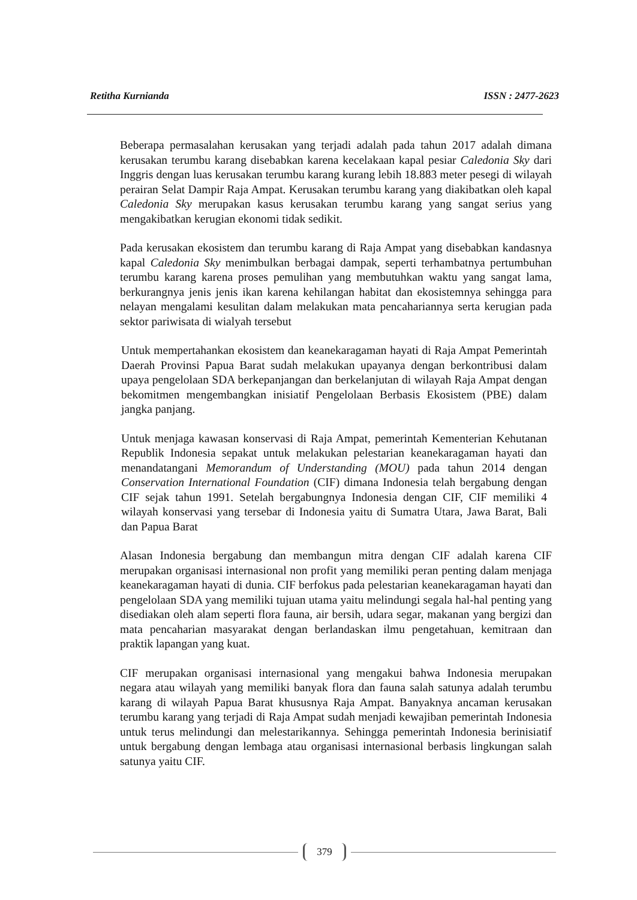Retitha Kurnianda ISSN : 2477-2623
Beberapa permasalahan kerusakan yang terjadi adalah pada tahun 2017 adalah dimana kerusakan terumbu karang disebabkan karena kecelakaan kapal pesiar Caledonia Sky dari Inggris dengan luas kerusakan terumbu karang kurang lebih 18.883 meter pesegi di wilayah perairan Selat Dampir Raja Ampat. Kerusakan terumbu karang yang diakibatkan oleh kapal Caledonia Sky merupakan kasus kerusakan terumbu karang yang sangat serius yang mengakibatkan kerugian ekonomi tidak sedikit.
Pada kerusakan ekosistem dan terumbu karang di Raja Ampat yang disebabkan kandasnya kapal Caledonia Sky menimbulkan berbagai dampak, seperti terhambatnya pertumbuhan terumbu karang karena proses pemulihan yang membutuhkan waktu yang sangat lama, berkurangnya jenis jenis ikan karena kehilangan habitat dan ekosistemnya sehingga para nelayan mengalami kesulitan dalam melakukan mata pencahariannya serta kerugian pada sektor pariwisata di wialyah tersebut
Untuk mempertahankan ekosistem dan keanekaragaman hayati di Raja Ampat Pemerintah Daerah Provinsi Papua Barat sudah melakukan upayanya dengan berkontribusi dalam upaya pengelolaan SDA berkepanjangan dan berkelanjutan di wilayah Raja Ampat dengan bekomitmen mengembangkan inisiatif Pengelolaan Berbasis Ekosistem (PBE) dalam jangka panjang.
Untuk menjaga kawasan konservasi di Raja Ampat, pemerintah Kementerian Kehutanan Republik Indonesia sepakat untuk melakukan pelestarian keanekaragaman hayati dan menandatangani Memorandum of Understanding (MOU) pada tahun 2014 dengan Conservation International Foundation (CIF) dimana Indonesia telah bergabung dengan CIF sejak tahun 1991. Setelah bergabungnya Indonesia dengan CIF, CIF memiliki 4 wilayah konservasi yang tersebar di Indonesia yaitu di Sumatra Utara, Jawa Barat, Bali dan Papua Barat
Alasan Indonesia bergabung dan membangun mitra dengan CIF adalah karena CIF merupakan organisasi internasional non profit yang memiliki peran penting dalam menjaga keanekaragaman hayati di dunia. CIF berfokus pada pelestarian keanekaragaman hayati dan pengelolaan SDA yang memiliki tujuan utama yaitu melindungi segala hal-hal penting yang disediakan oleh alam seperti flora fauna, air bersih, udara segar, makanan yang bergizi dan mata pencaharian masyarakat dengan berlandaskan ilmu pengetahuan, kemitraan dan praktik lapangan yang kuat.
CIF merupakan organisasi internasional yang mengakui bahwa Indonesia merupakan negara atau wilayah yang memiliki banyak flora dan fauna salah satunya adalah terumbu karang di wilayah Papua Barat khususnya Raja Ampat. Banyaknya ancaman kerusakan terumbu karang yang terjadi di Raja Ampat sudah menjadi kewajiban pemerintah Indonesia untuk terus melindungi dan melestarikannya. Sehingga pemerintah Indonesia berinisiatif untuk bergabung dengan lembaga atau organisasi internasional berbasis lingkungan salah satunya yaitu CIF.
379